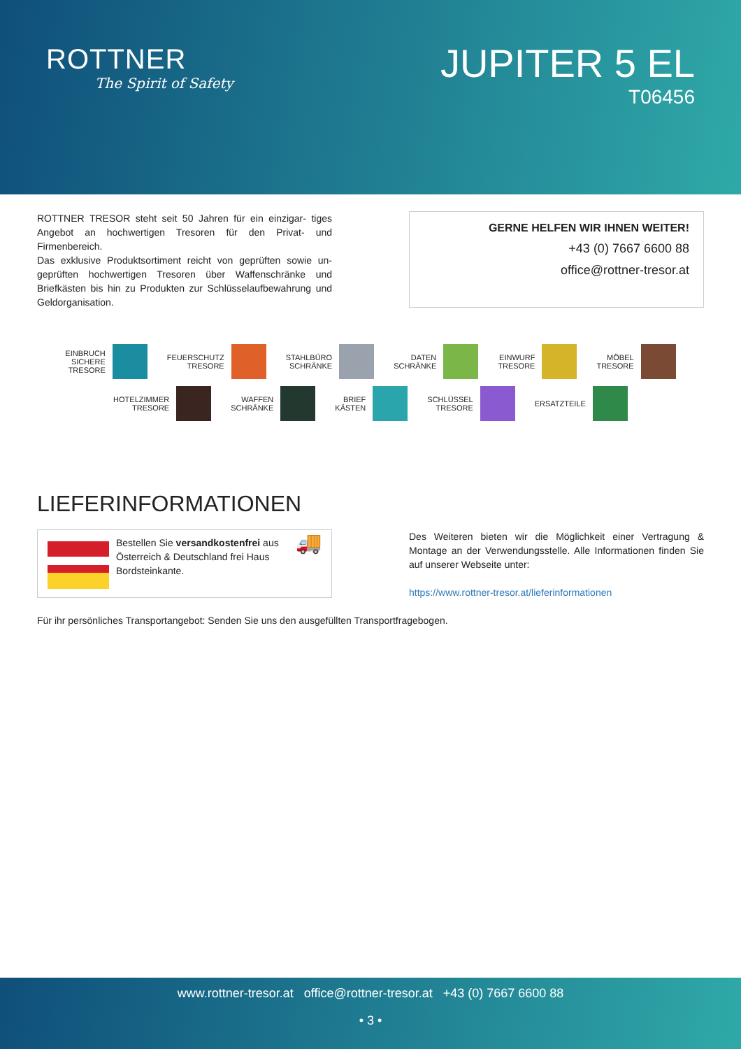ROTTNER
The Spirit of Safety
JUPITER 5 EL
T06456
ROTTNER TRESOR steht seit 50 Jahren für ein einzigar- tiges Angebot an hochwertigen Tresoren für den Privat- und Firmenbereich.
Das exklusive Produktsortiment reicht von geprüften sowie un- geprüften hochwertigen Tresoren über Waffenschränke und Briefkästen bis hin zu Produkten zur Schlüsselaufbewahrung und Geldorganisation.
GERNE HELFEN WIR IHNEN WEITER!
+43 (0) 7667 6600 88
office@rottner-tresor.at
EINBRUCH
SICHERE
TRESORE
FEUERSCHUTZ
TRESORE
STAHLBÜRO
SCHRÄNKE
DATEN
SCHRÄNKE
EINWURF
TRESORE
MÖBEL
TRESORE
HOTELZIMMER
TRESORE
WAFFEN
SCHRÄNKE
BRIEF
KÄSTEN
SCHLÜSSEL
TRESORE
ERSATZTEILE
LIEFERINFORMATIONEN
Bestellen Sie versandkostenfrei aus Österreich & Deutschland frei Haus Bordsteinkante.
🚚
Des Weiteren bieten wir die Möglichkeit einer Vertragung & Montage an der Verwendungsstelle. Alle Informationen finden Sie auf unserer Webseite unter:
https://www.rottner-tresor.at/lieferinformationen
Für ihr persönliches Transportangebot: Senden Sie uns den ausgefüllten Transportfragebogen.
www.rottner-tresor.at office@rottner-tresor.at +43 (0) 7667 6600 88
• 3 •